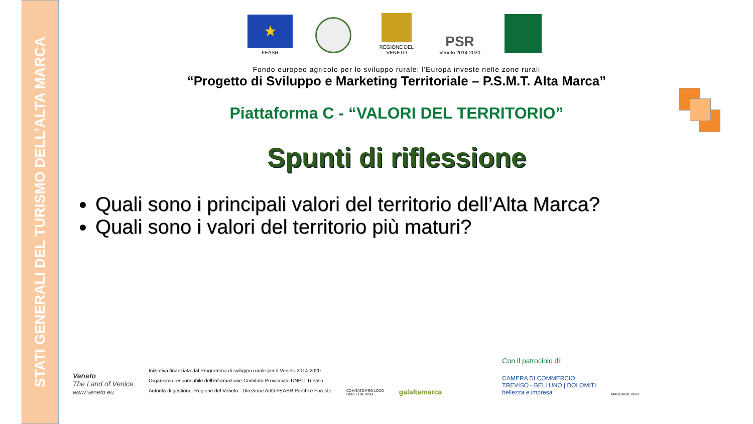STATI GENERALI DEL TURISMO DELL’ALTA MARCA
★
FEASR
REGIONE DEL VENETO
PSR
Veneto 2014-2020
Fondo europeo agricolo per lo sviluppo rurale: l'Europa investe nelle zone rurali
“Progetto di Sviluppo e Marketing Territoriale – P.S.M.T. Alta Marca”
Piattaforma C - “VALORI DEL TERRITORIO”
Spunti di riflessione
Quali sono i principali valori del territorio dell’Alta Marca?
Quali sono i valori del territorio più maturi?
Veneto
The Land of Venice
www.veneto.eu
Iniziativa finanziata dal Programma di sviluppo rurale per il Veneto 2014-2020
Organismo responsabile dell’informazione Comitato Provinciale UNPLI Treviso
Autorità di gestione: Regione del Veneto - Direzione AdG FEASR Parchi e Foreste
COMITATO PRO LOCO
UNPLI TREVISO
galaltamarca
Con il patrocinio di:
CAMERA DI COMMERCIO
TREVISO - BELLUNO | DOLOMITI
bellezza e impresa
MARCATREVISO